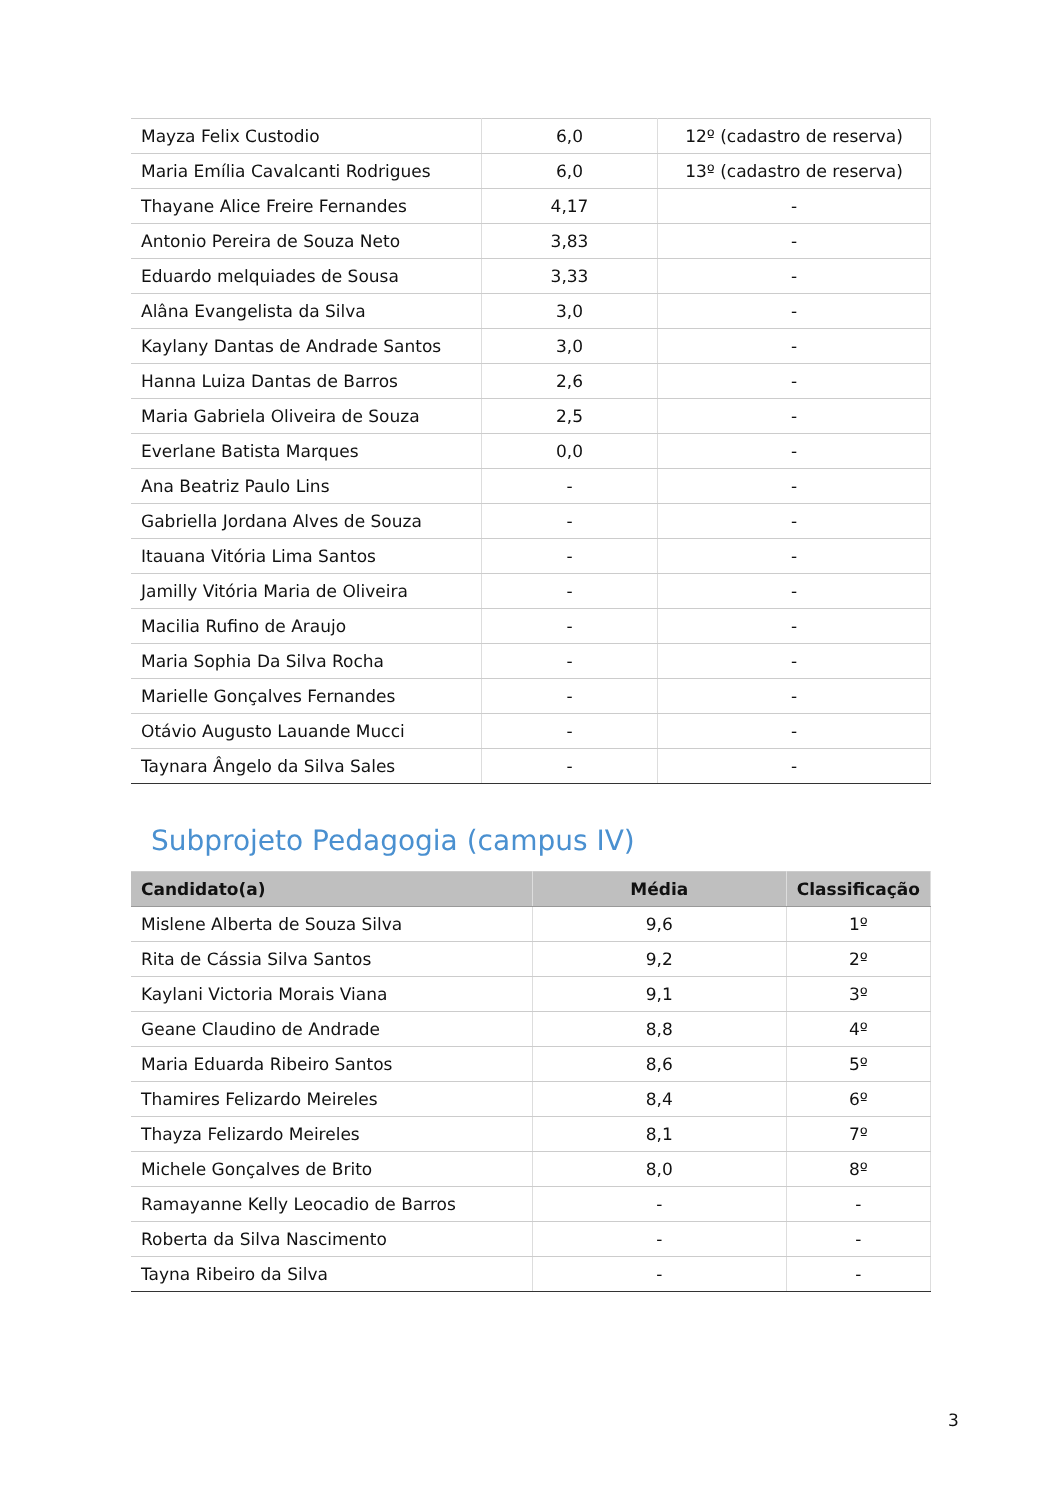| Mayza Felix Custodio | 6,0 | 12º (cadastro de reserva) |
| Maria Emília Cavalcanti Rodrigues | 6,0 | 13º (cadastro de reserva) |
| Thayane Alice Freire Fernandes | 4,17 | - |
| Antonio Pereira de Souza Neto | 3,83 | - |
| Eduardo melquiades de Sousa | 3,33 | - |
| Alâna Evangelista da Silva | 3,0 | - |
| Kaylany Dantas de Andrade Santos | 3,0 | - |
| Hanna Luiza Dantas de Barros | 2,6 | - |
| Maria Gabriela Oliveira de Souza | 2,5 | - |
| Everlane Batista Marques | 0,0 | - |
| Ana Beatriz Paulo Lins | - | - |
| Gabriella Jordana Alves de Souza | - | - |
| Itauana Vitória Lima Santos | - | - |
| Jamilly Vitória Maria de Oliveira | - | - |
| Macilia Rufino de Araujo | - | - |
| Maria Sophia Da Silva Rocha | - | - |
| Marielle Gonçalves Fernandes | - | - |
| Otávio Augusto Lauande Mucci | - | - |
| Taynara Ângelo da Silva Sales | - | - |
Subprojeto Pedagogia (campus IV)
| Candidato(a) | Média | Classificação |
| --- | --- | --- |
| Mislene Alberta de Souza Silva | 9,6 | 1º |
| Rita de Cássia Silva Santos | 9,2 | 2º |
| Kaylani Victoria Morais Viana | 9,1 | 3º |
| Geane Claudino de Andrade | 8,8 | 4º |
| Maria Eduarda Ribeiro Santos | 8,6 | 5º |
| Thamires Felizardo Meireles | 8,4 | 6º |
| Thayza Felizardo Meireles | 8,1 | 7º |
| Michele Gonçalves de Brito | 8,0 | 8º |
| Ramayanne Kelly Leocadio de Barros | - | - |
| Roberta da Silva Nascimento | - | - |
| Tayna Ribeiro da Silva | - | - |
3